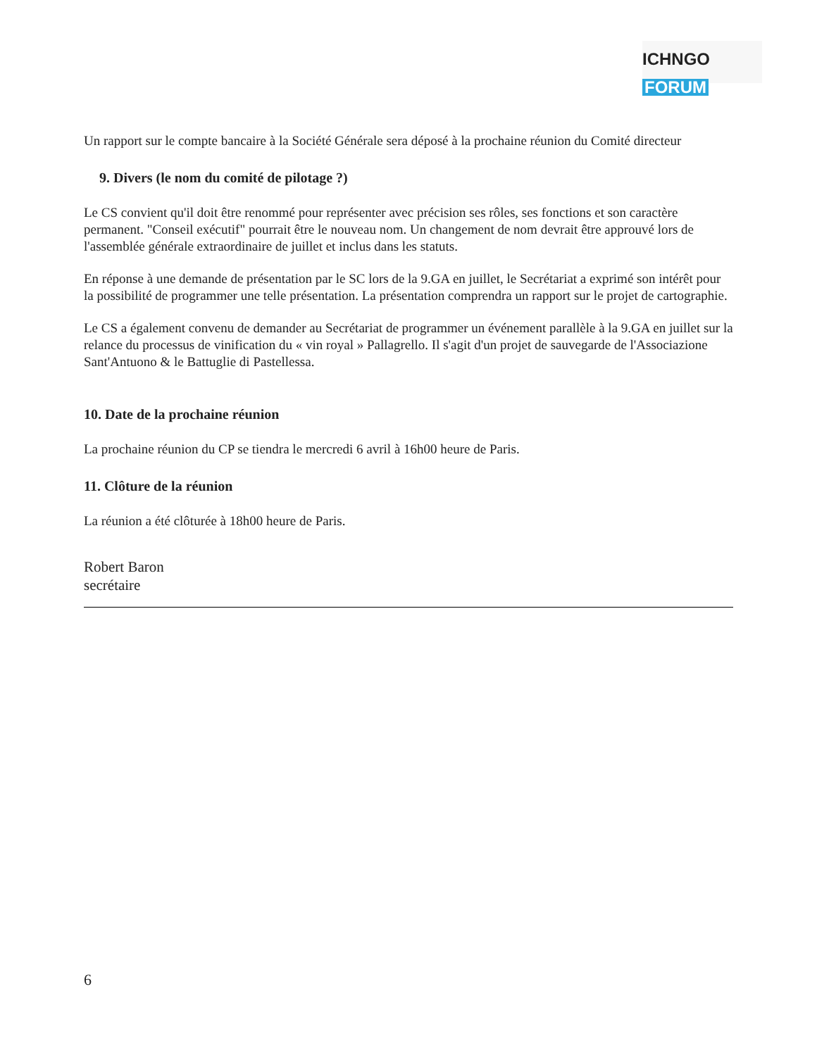ICHNGO FORUM
Un rapport sur le compte bancaire à la Société Générale sera déposé à la prochaine réunion du Comité directeur
9. Divers (le nom du comité de pilotage ?)
Le CS convient qu'il doit être renommé pour représenter avec précision ses rôles, ses fonctions et son caractère permanent. "Conseil exécutif" pourrait être le nouveau nom. Un changement de nom devrait être approuvé lors de l'assemblée générale extraordinaire de juillet et inclus dans les statuts.
En réponse à une demande de présentation par le SC lors de la 9.GA en juillet, le Secrétariat a exprimé son intérêt pour la possibilité de programmer une telle présentation. La présentation comprendra un rapport sur le projet de cartographie.
Le CS a également convenu de demander au Secrétariat de programmer un événement parallèle à la 9.GA en juillet sur la relance du processus de vinification du « vin royal » Pallagrello. Il s'agit d'un projet de sauvegarde de l'Associazione Sant'Antuono & le Battuglie di Pastellessa.
10. Date de la prochaine réunion
La prochaine réunion du CP se tiendra le mercredi 6 avril à 16h00 heure de Paris.
11. Clôture de la réunion
La réunion a été clôturée à 18h00 heure de Paris.
Robert Baron
secrétaire
6